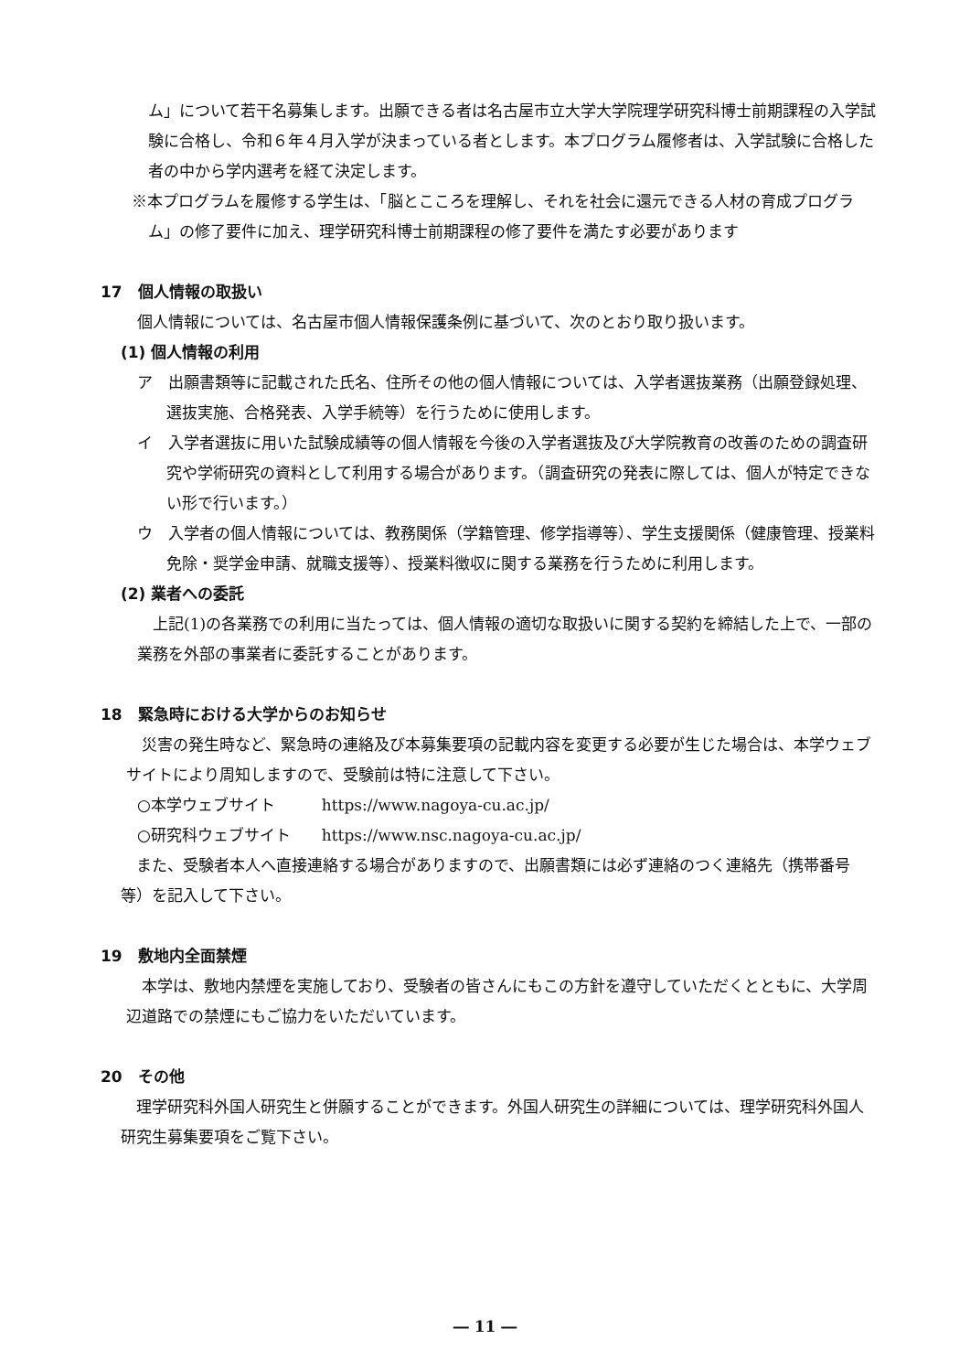ム」について若干名募集します。出願できる者は名古屋市立大学大学院理学研究科博士前期課程の入学試験に合格し、令和６年４月入学が決まっている者とします。本プログラム履修者は、入学試験に合格した者の中から学内選考を経て決定します。
※本プログラムを履修する学生は、「脳とこころを理解し、それを社会に還元できる人材の育成プログラム」の修了要件に加え、理学研究科博士前期課程の修了要件を満たす必要があります
17　個人情報の取扱い
個人情報については、名古屋市個人情報保護条例に基づいて、次のとおり取り扱います。
(1) 個人情報の利用
ア　出願書類等に記載された氏名、住所その他の個人情報については、入学者選抜業務（出願登録処理、選抜実施、合格発表、入学手続等）を行うために使用します。
イ　入学者選抜に用いた試験成績等の個人情報を今後の入学者選抜及び大学院教育の改善のための調査研究や学術研究の資料として利用する場合があります。（調査研究の発表に際しては、個人が特定できない形で行います。）
ウ　入学者の個人情報については、教務関係（学籍管理、修学指導等）、学生支援関係（健康管理、授業料免除・奨学金申請、就職支援等）、授業料徴収に関する業務を行うために利用します。
(2) 業者への委託
　上記(1)の各業務での利用に当たっては、個人情報の適切な取扱いに関する契約を締結した上で、一部の業務を外部の事業者に委託することがあります。
18　緊急時における大学からのお知らせ
　災害の発生時など、緊急時の連絡及び本募集要項の記載内容を変更する必要が生じた場合は、本学ウェブサイトにより周知しますので、受験前は特に注意して下さい。
○本学ウェブサイト　　　https://www.nagoya-cu.ac.jp/
○研究科ウェブサイト　　https://www.nsc.nagoya-cu.ac.jp/
　また、受験者本人へ直接連絡する場合がありますので、出願書類には必ず連絡のつく連絡先（携帯番号等）を記入して下さい。
19　敷地内全面禁煙
　本学は、敷地内禁煙を実施しており、受験者の皆さんにもこの方針を遵守していただくとともに、大学周辺道路での禁煙にもご協力をいただいています。
20　その他
　理学研究科外国人研究生と併願することができます。外国人研究生の詳細については、理学研究科外国人研究生募集要項をご覧下さい。
― 11 ―